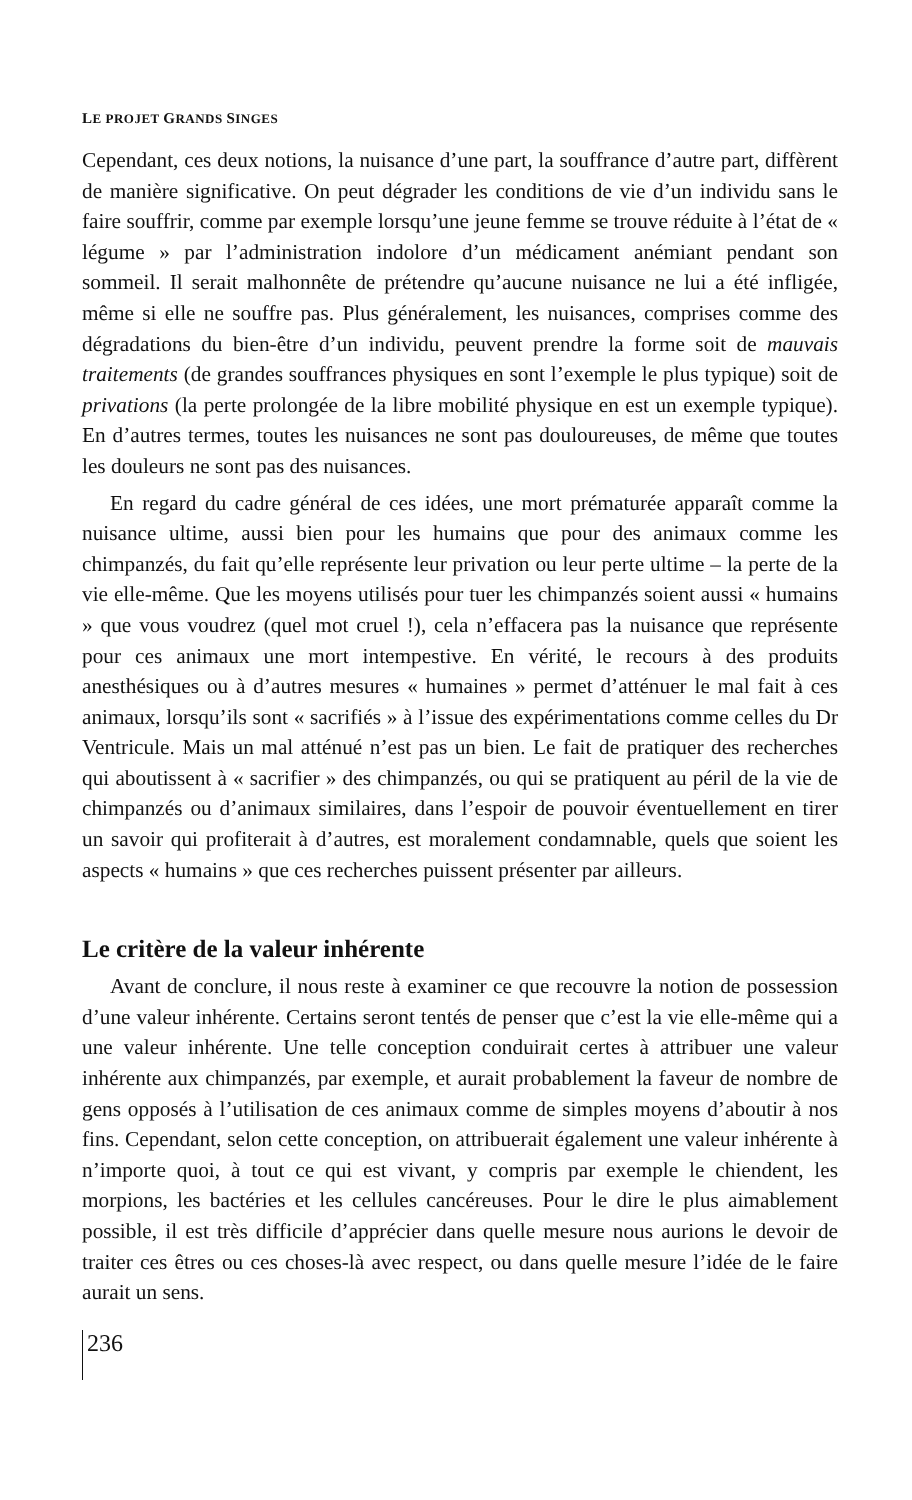LE PROJET GRANDS SINGES
Cependant, ces deux notions, la nuisance d’une part, la souffrance d’autre part, diffèrent de manière significative. On peut dégrader les conditions de vie d’un individu sans le faire souffrir, comme par exemple lorsqu’une jeune femme se trouve réduite à l’état de « légume » par l’administration indolore d’un médicament anémiant pendant son sommeil. Il serait malhonnête de prétendre qu’aucune nuisance ne lui a été infligée, même si elle ne souffre pas. Plus généralement, les nuisances, comprises comme des dégradations du bien-être d’un individu, peuvent prendre la forme soit de mauvais traitements (de grandes souffrances physiques en sont l’exemple le plus typique) soit de privations (la perte prolongée de la libre mobilité physique en est un exemple typique). En d’autres termes, toutes les nuisances ne sont pas douloureuses, de même que toutes les douleurs ne sont pas des nuisances.
En regard du cadre général de ces idées, une mort prématurée apparaît comme la nuisance ultime, aussi bien pour les humains que pour des animaux comme les chimpanzés, du fait qu’elle représente leur privation ou leur perte ultime – la perte de la vie elle-même. Que les moyens utilisés pour tuer les chimpanzés soient aussi « humains » que vous voudrez (quel mot cruel !), cela n’effacera pas la nuisance que représente pour ces animaux une mort intempestive. En vérité, le recours à des produits anesthésiques ou à d’autres mesures « humaines » permet d’atténuer le mal fait à ces animaux, lorsqu’ils sont « sacrifiés » à l’issue des expérimentations comme celles du Dr Ventricule. Mais un mal atténué n’est pas un bien. Le fait de pratiquer des recherches qui aboutissent à « sacrifier » des chimpanzés, ou qui se pratiquent au péril de la vie de chimpanzés ou d’animaux similaires, dans l’espoir de pouvoir éventuellement en tirer un savoir qui profiterait à d’autres, est moralement condamnable, quels que soient les aspects « humains » que ces recherches puissent présenter par ailleurs.
Le critère de la valeur inhérente
Avant de conclure, il nous reste à examiner ce que recouvre la notion de possession d’une valeur inhérente. Certains seront tentés de penser que c’est la vie elle-même qui a une valeur inhérente. Une telle conception conduirait certes à attribuer une valeur inhérente aux chimpanzés, par exemple, et aurait probablement la faveur de nombre de gens opposés à l’utilisation de ces animaux comme de simples moyens d’aboutir à nos fins. Cependant, selon cette conception, on attribuerait également une valeur inhérente à n’importe quoi, à tout ce qui est vivant, y compris par exemple le chiendent, les morpions, les bactéries et les cellules cancéreuses. Pour le dire le plus aimablement possible, il est très difficile d’apprécier dans quelle mesure nous aurions le devoir de traiter ces êtres ou ces choses-là avec respect, ou dans quelle mesure l’idée de le faire aurait un sens.
236